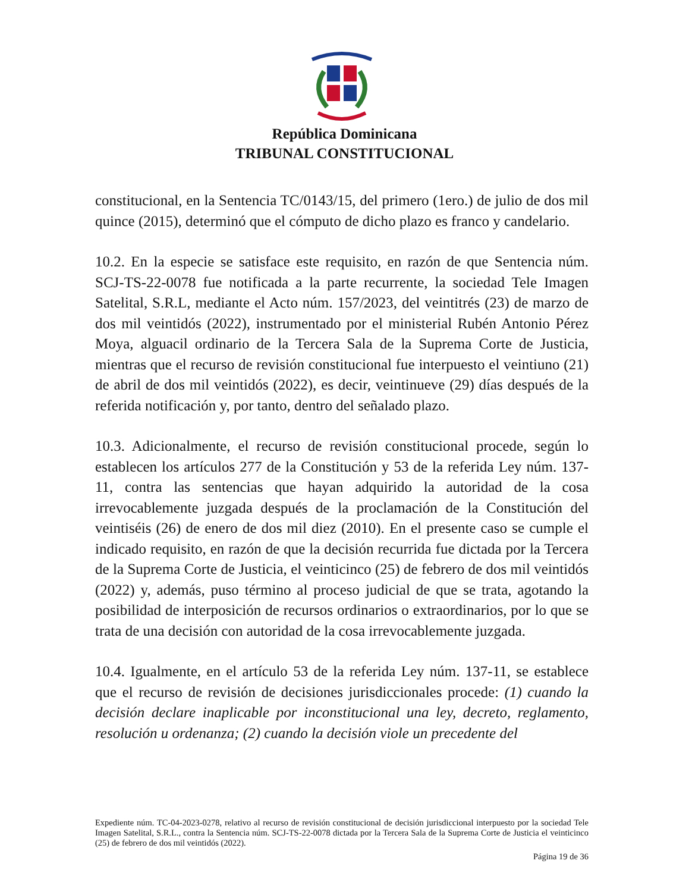República Dominicana
TRIBUNAL CONSTITUCIONAL
constitucional, en la Sentencia TC/0143/15, del primero (1ero.) de julio de dos mil quince (2015), determinó que el cómputo de dicho plazo es franco y candelario.
10.2. En la especie se satisface este requisito, en razón de que Sentencia núm. SCJ-TS-22-0078 fue notificada a la parte recurrente, la sociedad Tele Imagen Satelital, S.R.L, mediante el Acto núm. 157/2023, del veintitrés (23) de marzo de dos mil veintidós (2022), instrumentado por el ministerial Rubén Antonio Pérez Moya, alguacil ordinario de la Tercera Sala de la Suprema Corte de Justicia, mientras que el recurso de revisión constitucional fue interpuesto el veintiuno (21) de abril de dos mil veintidós (2022), es decir, veintinueve (29) días después de la referida notificación y, por tanto, dentro del señalado plazo.
10.3. Adicionalmente, el recurso de revisión constitucional procede, según lo establecen los artículos 277 de la Constitución y 53 de la referida Ley núm. 137-11, contra las sentencias que hayan adquirido la autoridad de la cosa irrevocablemente juzgada después de la proclamación de la Constitución del veintiséis (26) de enero de dos mil diez (2010). En el presente caso se cumple el indicado requisito, en razón de que la decisión recurrida fue dictada por la Tercera de la Suprema Corte de Justicia, el veinticinco (25) de febrero de dos mil veintidós (2022) y, además, puso término al proceso judicial de que se trata, agotando la posibilidad de interposición de recursos ordinarios o extraordinarios, por lo que se trata de una decisión con autoridad de la cosa irrevocablemente juzgada.
10.4. Igualmente, en el artículo 53 de la referida Ley núm. 137-11, se establece que el recurso de revisión de decisiones jurisdiccionales procede: (1) cuando la decisión declare inaplicable por inconstitucional una ley, decreto, reglamento, resolución u ordenanza; (2) cuando la decisión viole un precedente del
Expediente núm. TC-04-2023-0278, relativo al recurso de revisión constitucional de decisión jurisdiccional interpuesto por la sociedad Tele Imagen Satelital, S.R.L., contra la Sentencia núm. SCJ-TS-22-0078 dictada por la Tercera Sala de la Suprema Corte de Justicia el veinticinco (25) de febrero de dos mil veintidós (2022).
Página 19 de 36